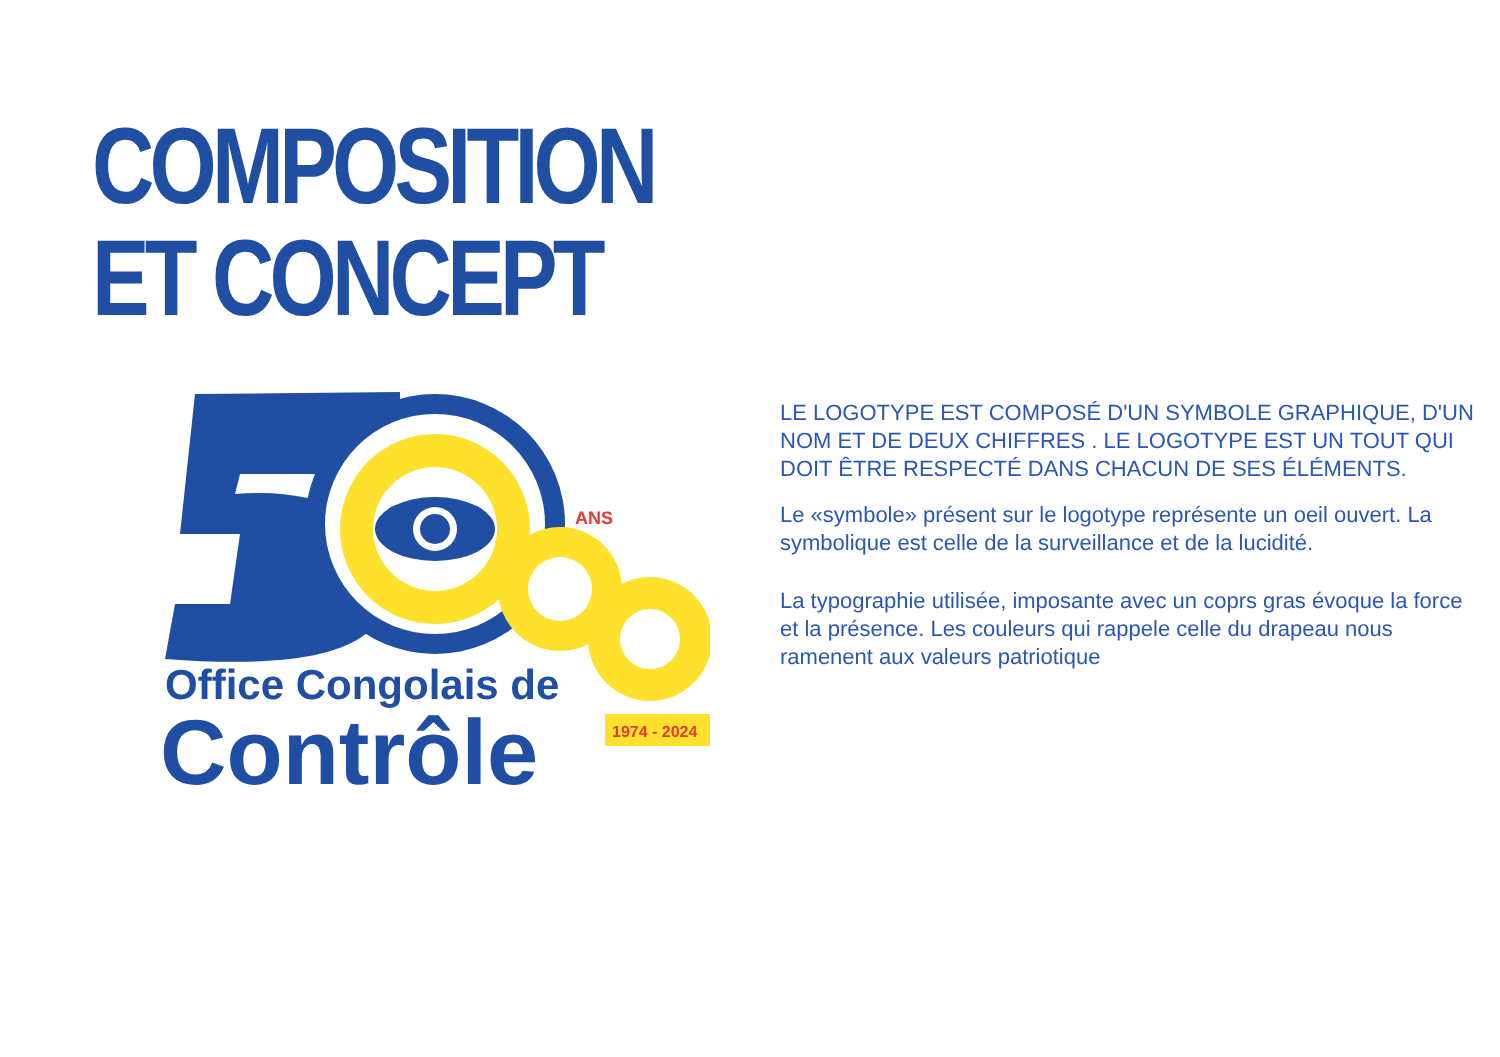COMPOSITION
ET CONCEPT
ANS
Office Congolais de
Contrôle
1974 - 2024
LE LOGOTYPE EST COMPOSÉ D'UN SYMBOLE GRAPHIQUE, D'UN NOM ET DE DEUX CHIFFRES . LE LOGOTYPE EST UN TOUT QUI DOIT ÊTRE RESPECTÉ DANS CHACUN DE SES ÉLÉMENTS.
Le «symbole» présent sur le logotype représente un oeil ouvert. La symbolique est celle de la surveillance et de la lucidité.
La typographie utilisée, imposante avec un coprs gras évoque la force et la présence. Les couleurs qui rappele celle du drapeau nous ramenent aux valeurs patriotique